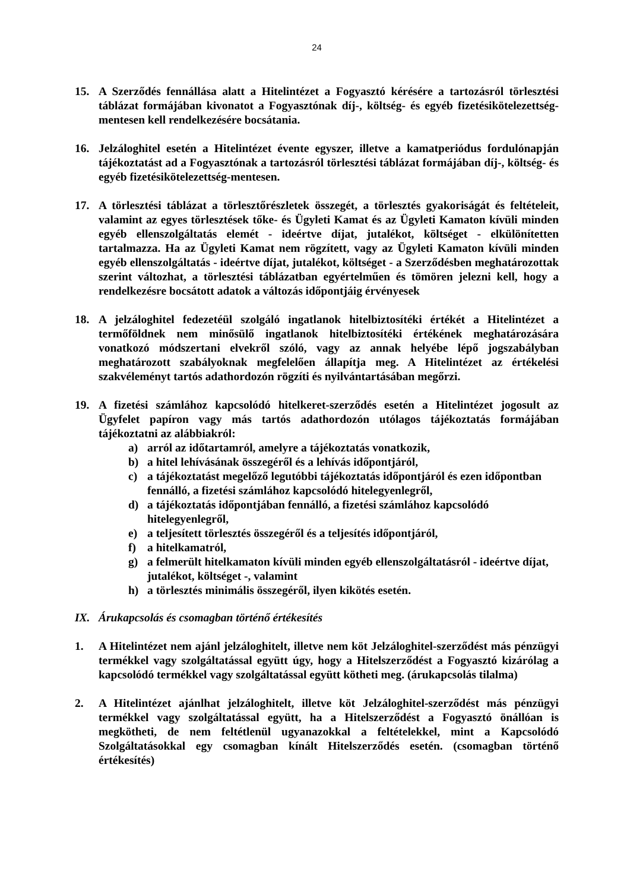24
15. A Szerződés fennállása alatt a Hitelintézet a Fogyasztó kérésére a tartozásról törlesztési táblázat formájában kivonatot a Fogyasztónak díj-, költség- és egyéb fizetésikötelezettség-mentesen kell rendelkezésére bocsátania.
16. Jelzáloghitel esetén a Hitelintézet évente egyszer, illetve a kamatperiódus fordulónapján tájékoztatást ad a Fogyasztónak a tartozásról törlesztési táblázat formájában díj-, költség- és egyéb fizetésikötelezettség-mentesen.
17. A törlesztési táblázat a törlesztőrészletek összegét, a törlesztés gyakoriságát és feltételeit, valamint az egyes törlesztések tőke- és Ügyleti Kamat és az Ügyleti Kamaton kívüli minden egyéb ellenszolgáltatás elemét - ideértve díjat, jutalékot, költséget - elkülönítetten tartalmazza. Ha az Ügyleti Kamat nem rögzített, vagy az Ügyleti Kamaton kívüli minden egyéb ellenszolgáltatás - ideértve díjat, jutalékot, költséget - a Szerződésben meghatározottak szerint változhat, a törlesztési táblázatban egyértelműen és tömören jelezni kell, hogy a rendelkezésre bocsátott adatok a változás időpontjáig érvényesek
18. A jelzáloghitel fedezetéül szolgáló ingatlanok hitelbiztosítéki értékét a Hitelintézet a termőföldnek nem minősülő ingatlanok hitelbiztosítéki értékének meghatározására vonatkozó módszertani elvekről szóló, vagy az annak helyébe lépő jogszabályban meghatározott szabályoknak megfelelően állapítja meg. A Hitelintézet az értékelési szakvéleményt tartós adathordozón rögzíti és nyilvántartásában megőrzi.
19. A fizetési számlához kapcsolódó hitelkeret-szerződés esetén a Hitelintézet jogosult az Ügyfelet papíron vagy más tartós adathordozón utólagos tájékoztatás formájában tájékoztatni az alábbiakról:
a) arról az időtartamról, amelyre a tájékoztatás vonatkozik,
b) a hitel lehívásának összegéről és a lehívás időpontjáról,
c) a tájékoztatást megelőző legutóbbi tájékoztatás időpontjáról és ezen időpontban fennálló, a fizetési számlához kapcsolódó hitelegyenlegről,
d) a tájékoztatás időpontjában fennálló, a fizetési számlához kapcsolódó hitelegyenlegről,
e) a teljesített törlesztés összegéről és a teljesítés időpontjáról,
f) a hitelkamatról,
g) a felmerült hitelkamaton kívüli minden egyéb ellenszolgáltatásról - ideértve díjat, jutalékot, költséget -, valamint
h) a törlesztés minimális összegéről, ilyen kikötés esetén.
IX. Árukapcsolás és csomagban történő értékesítés
1. A Hitelintézet nem ajánl jelzáloghitelt, illetve nem köt Jelzáloghitel-szerződést más pénzügyi termékkel vagy szolgáltatással együtt úgy, hogy a Hitelszerződést a Fogyasztó kizárólag a kapcsolódó termékkel vagy szolgáltatással együtt kötheti meg. (árukapcsolás tilalma)
2. A Hitelintézet ajánlhat jelzáloghitelt, illetve köt Jelzáloghitel-szerződést más pénzügyi termékkel vagy szolgáltatással együtt, ha a Hitelszerződést a Fogyasztó önállóan is megkötheti, de nem feltétlenül ugyanazokkal a feltételekkel, mint a Kapcsolódó Szolgáltatásokkal egy csomagban kínált Hitelszerződés esetén. (csomagban történő értékesítés)